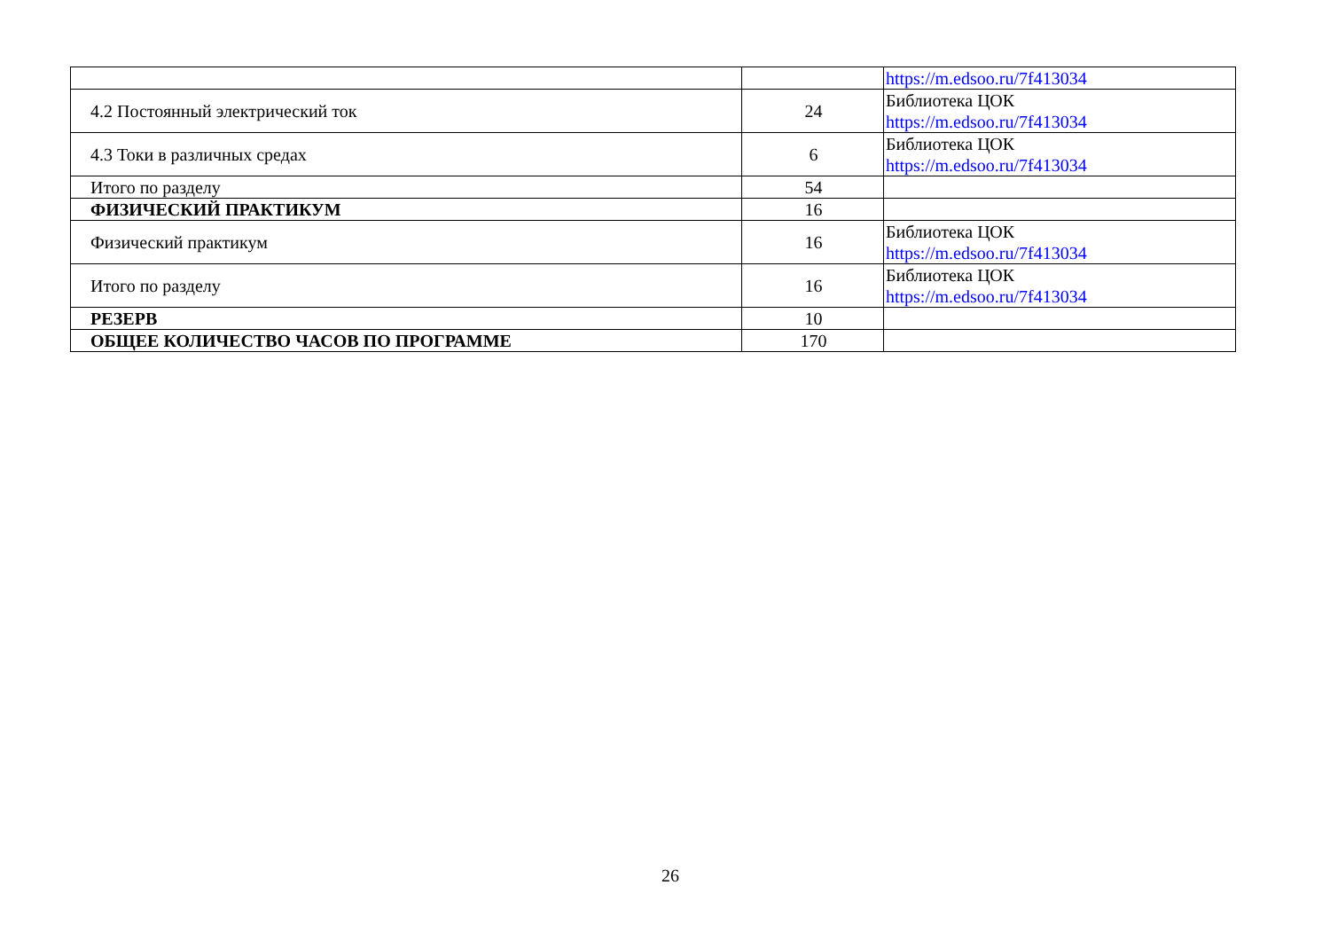| | | https://m.edsoo.ru/7f413034 |
| 4.2 Постоянный электрический ток | 24 | Библиотека ЦОК https://m.edsoo.ru/7f413034 |
| 4.3 Токи в различных средах | 6 | Библиотека ЦОК https://m.edsoo.ru/7f413034 |
| Итого по разделу | 54 | |
| ФИЗИЧЕСКИЙ ПРАКТИКУМ | 16 | |
| Физический практикум | 16 | Библиотека ЦОК https://m.edsoo.ru/7f413034 |
| Итого по разделу | 16 | Библиотека ЦОК https://m.edsoo.ru/7f413034 |
| РЕЗЕРВ | 10 | |
| ОБЩЕЕ КОЛИЧЕСТВО ЧАСОВ ПО ПРОГРАММЕ | 170 | |
26